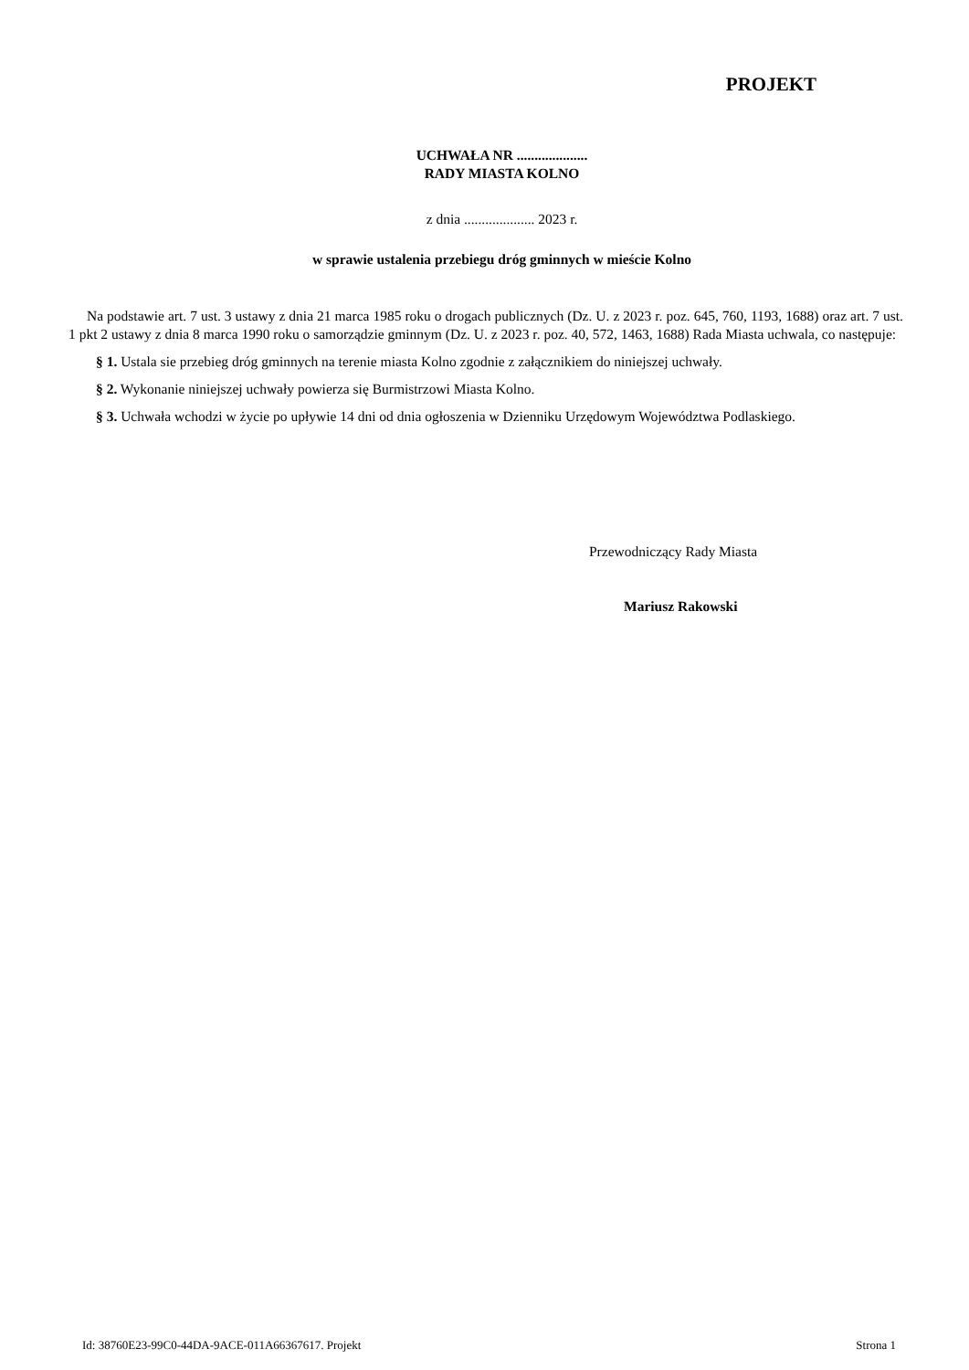PROJEKT
UCHWAŁA NR ....................
RADY MIASTA KOLNO
z dnia .................... 2023 r.
w sprawie ustalenia przebiegu dróg gminnych w mieście Kolno
Na podstawie art. 7 ust. 3 ustawy z dnia 21 marca 1985 roku o drogach publicznych (Dz. U. z 2023 r. poz. 645, 760, 1193, 1688) oraz art. 7 ust. 1 pkt 2 ustawy z dnia 8 marca 1990 roku o samorządzie gminnym (Dz. U. z 2023 r. poz. 40, 572, 1463, 1688) Rada Miasta uchwala, co następuje:
§ 1. Ustala sie przebieg dróg gminnych na terenie miasta Kolno zgodnie z załącznikiem do niniejszej uchwały.
§ 2. Wykonanie niniejszej uchwały powierza się Burmistrzowi Miasta Kolno.
§ 3. Uchwała wchodzi w życie po upływie 14 dni od dnia ogłoszenia w Dzienniku Urzędowym Województwa Podlaskiego.
Przewodniczący Rady Miasta
Mariusz Rakowski
Id: 38760E23-99C0-44DA-9ACE-011A66367617. Projekt Strona 1